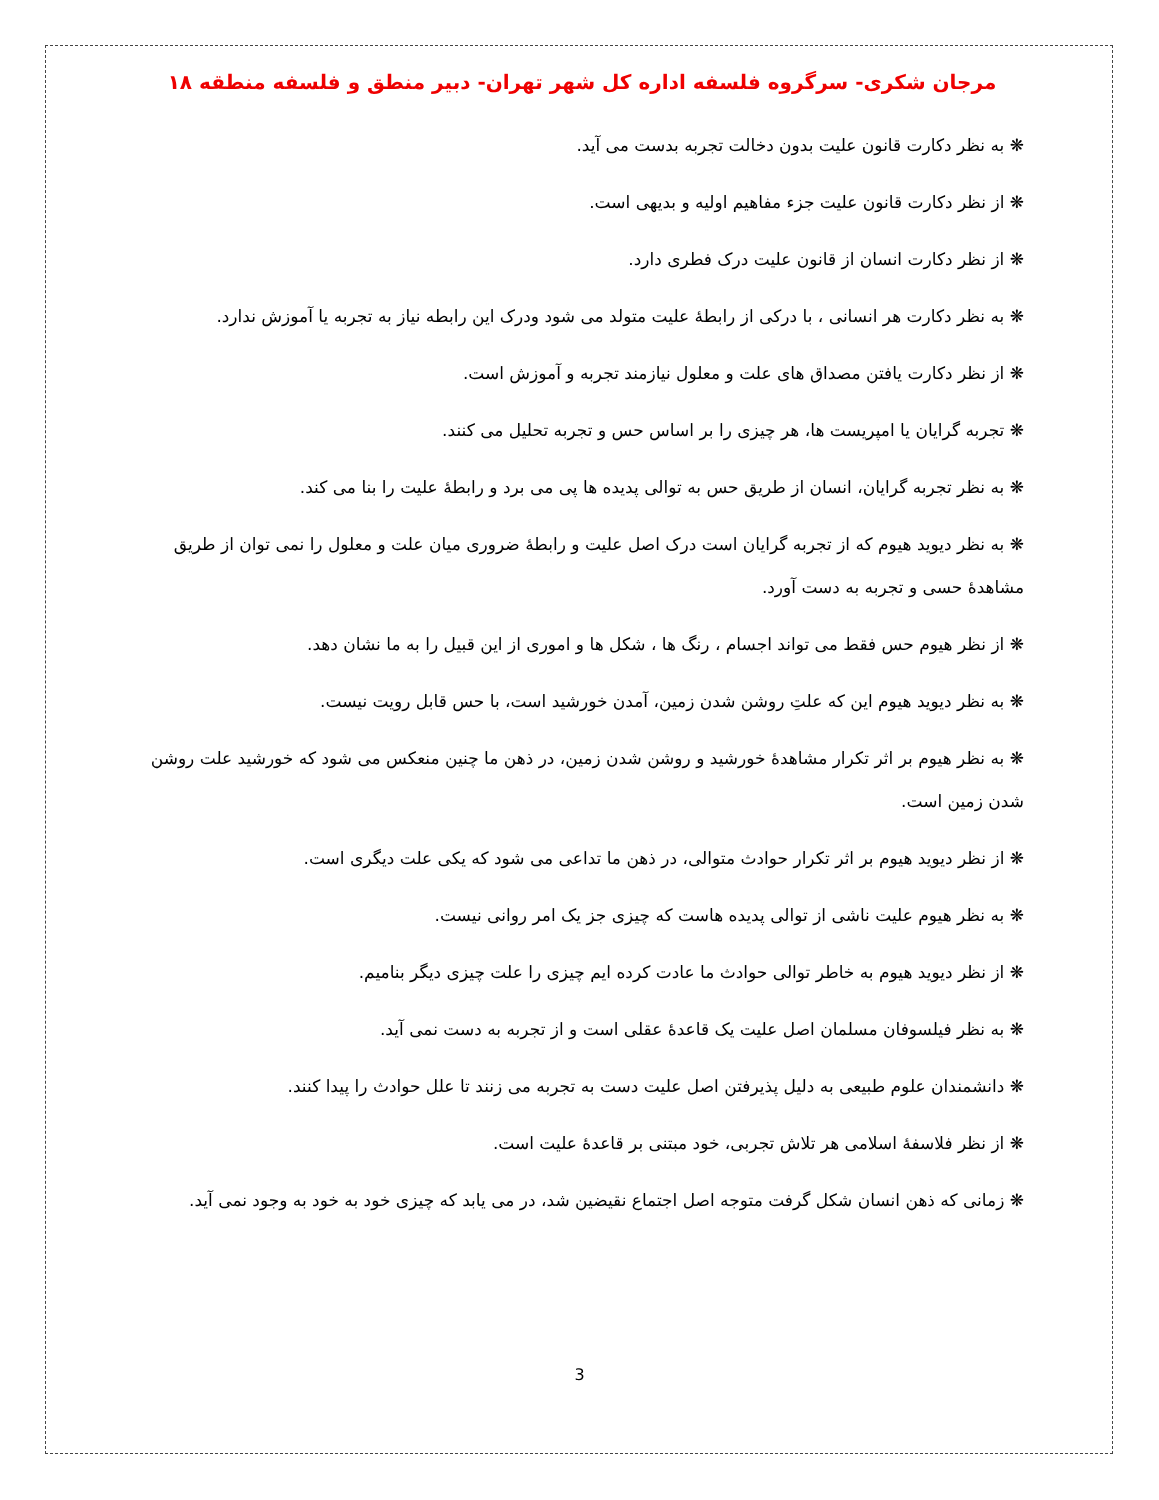مرجان شکری- سرگروه فلسفه اداره کل شهر تهران- دبیر منطق و فلسفه منطقه ۱۸
❋ به نظر دکارت قانون علیت بدون دخالت تجربه بدست می آید.
❋ از نظر دکارت قانون علیت جزء مفاهیم اولیه و بدیهی است.
❋ از نظر دکارت انسان از قانون علیت درک فطری دارد.
❋ به نظر دکارت هر انسانی ، با درکی از رابطهٔ علیت متولد می شود ودرک این رابطه نیاز به تجربه یا آموزش ندارد.
❋ از نظر دکارت یافتن مصداق های علت و معلول نیازمند تجربه و آموزش است.
❋ تجربه گرایان یا امپریست ها، هر چیزی را بر اساس حس و تجربه تحلیل می کنند.
❋ به نظر تجربه گرایان، انسان از طریق حس به توالی پدیده ها پی می برد و رابطهٔ علیت را بنا می کند.
❋ به نظر دیوید هیوم که از تجربه گرایان است درک اصل علیت و رابطهٔ ضروری میان علت و معلول را نمی توان از طریق مشاهدهٔ حسی و تجربه به دست آورد.
❋ از نظر هیوم حس فقط می تواند اجسام ، رنگ ها ، شکل ها و اموری از این قبیل را به ما نشان دهد.
❋ به نظر دیوید هیوم این که علتِ روشن شدن زمین، آمدن خورشید است، با حس قابل رویت نیست.
❋ به نظر هیوم بر اثر تکرار مشاهدهٔ خورشید و روشن شدن زمین، در ذهن ما چنین منعکس می شود که خورشید علت روشن شدن زمین است.
❋ از نظر دیوید هیوم بر اثر تکرار حوادث متوالی، در ذهن ما تداعی می شود که یکی علت دیگری است.
❋ به نظر هیوم علیت ناشی از توالی پدیده هاست که چیزی جز یک امر روانی نیست.
❋ از نظر دیوید هیوم به خاطر توالی حوادث ما عادت کرده ایم چیزی را علت چیزی دیگر بنامیم.
❋ به نظر فیلسوفان مسلمان اصل علیت یک قاعدهٔ عقلی است و از تجربه به دست نمی آید.
❋ دانشمندان علوم طبیعی به دلیل پذیرفتن اصل علیت دست به تجربه می زنند تا علل حوادث را پیدا کنند.
❋ از نظر فلاسفهٔ اسلامی هر تلاش تجربی، خود مبتنی بر قاعدهٔ علیت است.
❋ زمانی که ذهن انسان شکل گرفت متوجه اصل اجتماع نقیضین شد، در می یابد که چیزی خود به خود به وجود نمی آید.
3